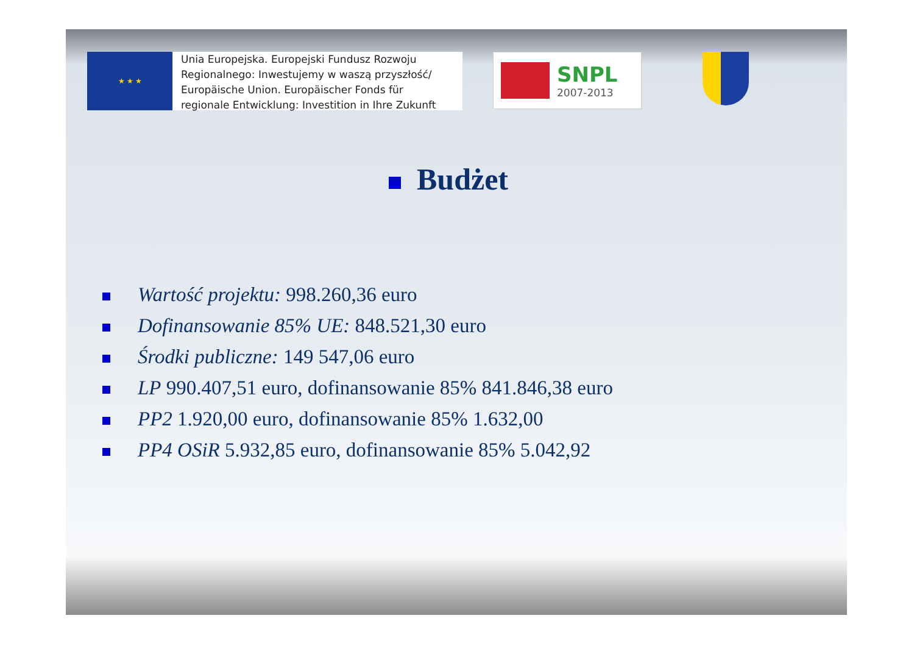★ ★ ★
Unia Europejska. Europejski Fundusz Rozwoju
Regionalnego: Inwestujemy w waszą przyszłość/
Europäische Union. Europäischer Fonds für
regionale Entwicklung: Investition in Ihre Zukunft
SNPL
2007-2013
Budżet
Wartość projektu: 998.260,36 euro
Dofinansowanie 85% UE: 848.521,30 euro
Środki publiczne: 149 547,06 euro
LP 990.407,51 euro, dofinansowanie 85% 841.846,38 euro
PP2 1.920,00 euro, dofinansowanie 85% 1.632,00
PP4 OSiR 5.932,85 euro, dofinansowanie 85% 5.042,92